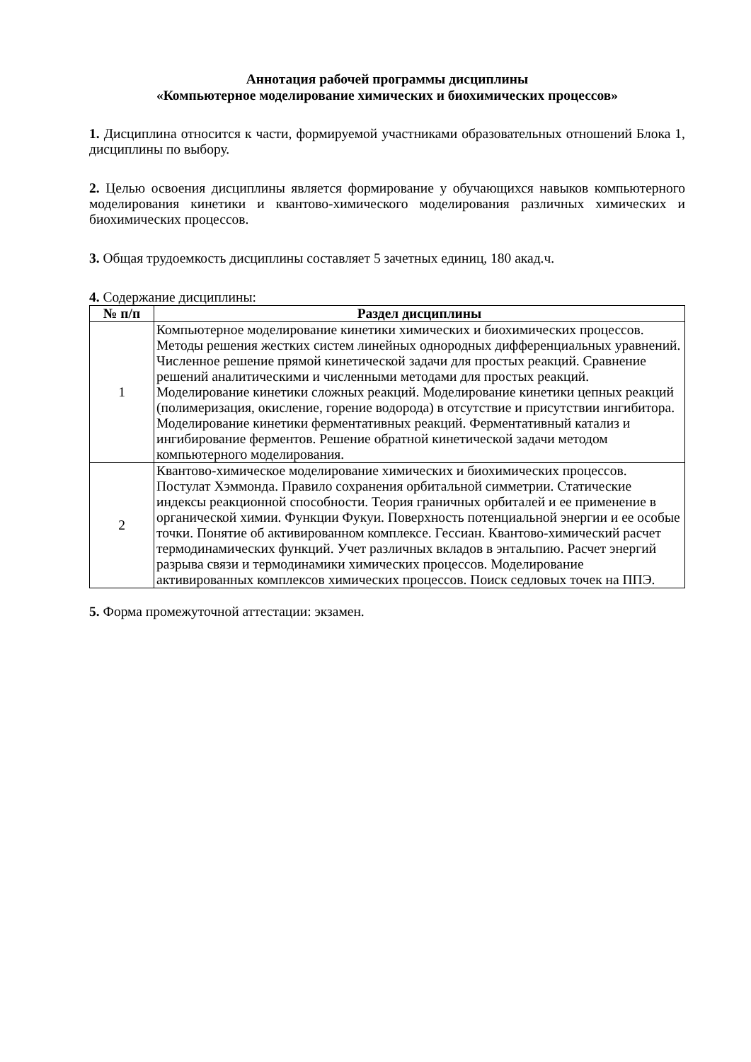Аннотация рабочей программы дисциплины
«Компьютерное моделирование химических и биохимических процессов»
1. Дисциплина относится к части, формируемой участниками образовательных отношений Блока 1, дисциплины по выбору.
2. Целью освоения дисциплины является формирование у обучающихся навыков компьютерного моделирования кинетики и квантово-химического моделирования различных химических и биохимических процессов.
3. Общая трудоемкость дисциплины составляет 5 зачетных единиц, 180 акад.ч.
4. Содержание дисциплины:
| № п/п | Раздел дисциплины |
| --- | --- |
| 1 | Компьютерное моделирование кинетики химических и биохимических процессов. Методы решения жестких систем линейных однородных дифференциальных уравнений. Численное решение прямой кинетической задачи для простых реакций. Сравнение решений аналитическими и численными методами для простых реакций. Моделирование кинетики сложных реакций. Моделирование кинетики цепных реакций (полимеризация, окисление, горение водорода) в отсутствие и присутствии ингибитора. Моделирование кинетики ферментативных реакций. Ферментативный катализ и ингибирование ферментов. Решение обратной кинетической задачи методом компьютерного моделирования. |
| 2 | Квантово-химическое моделирование химических и биохимических процессов. Постулат Хэммонда. Правило сохранения орбитальной симметрии. Статические индексы реакционной способности. Теория граничных орбиталей и ее применение в органической химии. Функции Фукуи. Поверхность потенциальной энергии и ее особые точки. Понятие об активированном комплексе. Гессиан. Квантово-химический расчет термодинамических функций. Учет различных вкладов в энтальпию. Расчет энергий разрыва связи и термодинамики химических процессов. Моделирование активированных комплексов химических процессов. Поиск седловых точек на ППЭ. |
5. Форма промежуточной аттестации: экзамен.